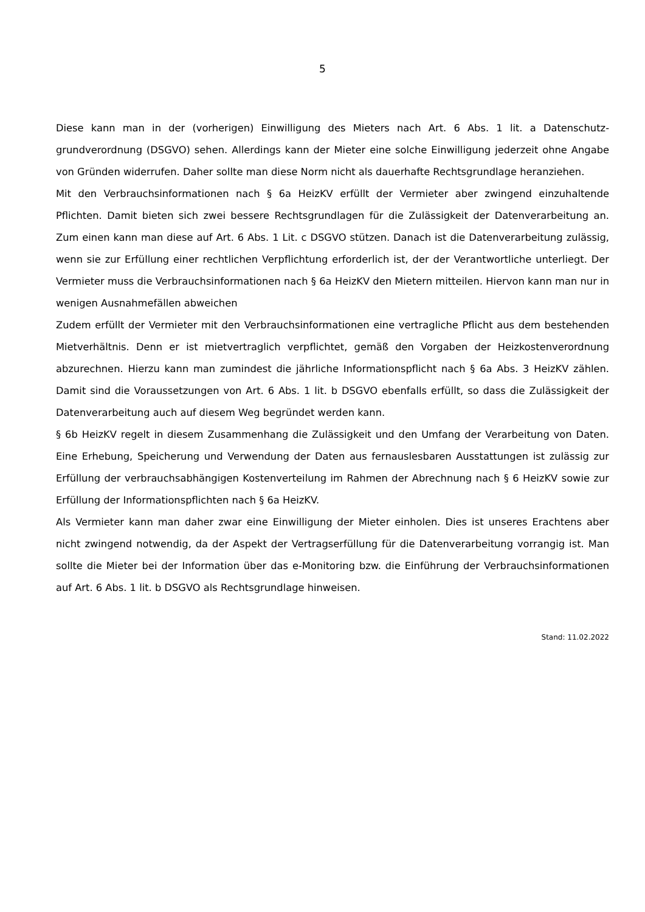5
Diese kann man in der (vorherigen) Einwilligung des Mieters nach Art. 6 Abs. 1 lit. a Datenschutz­grundverordnung (DSGVO) sehen. Allerdings kann der Mieter eine solche Einwilligung jederzeit ohne Angabe von Gründen widerrufen. Daher sollte man diese Norm nicht als dauerhafte Rechts­grundlage heranziehen.
Mit den Verbrauchsinformationen nach § 6a HeizKV erfüllt der Vermieter aber zwingend einzuhal­tende Pflichten. Damit bieten sich zwei bessere Rechtsgrundlagen für die Zulässigkeit der Datenver­arbeitung an. Zum einen kann man diese auf Art. 6 Abs. 1 Lit. c DSGVO stützen. Danach ist die Datenverarbeitung zulässig, wenn sie zur Erfüllung einer rechtlichen Verpflichtung erforderlich ist, der der Verantwortliche unterliegt. Der Vermieter muss die Verbrauchsinformationen nach § 6a HeizKV den Mietern mitteilen. Hiervon kann man nur in wenigen Ausnahmefällen abweichen
Zudem erfüllt der Vermieter mit den Verbrauchsinformationen eine vertragliche Pflicht aus dem bestehenden Mietverhältnis. Denn er ist mietvertraglich verpflichtet, gemäß den Vorgaben der Heizkostenverordnung abzurechnen. Hierzu kann man zumindest die jährliche Informationspflicht nach § 6a Abs. 3 HeizKV zählen. Damit sind die Voraussetzungen von Art. 6 Abs. 1 lit. b DSGVO ebenfalls erfüllt, so dass die Zulässigkeit der Datenverarbeitung auch auf diesem Weg begründet werden kann.
§ 6b HeizKV regelt in diesem Zusammenhang die Zulässigkeit und den Umfang der Verarbeitung von Daten. Eine Erhebung, Speicherung und Verwendung der Daten aus fernauslesbaren Ausstat­tungen ist zulässig zur Erfüllung der verbrauchsabhängigen Kostenverteilung im Rahmen der Ab­rechnung nach § 6 HeizKV sowie zur Erfüllung der Informationspflichten nach § 6a HeizKV.
Als Vermieter kann man daher zwar eine Einwilligung der Mieter einholen. Dies ist unseres Erach­tens aber nicht zwingend notwendig, da der Aspekt der Vertragserfüllung für die Datenverarbei­tung vorrangig ist. Man sollte die Mieter bei der Information über das e-Monitoring bzw. die Ein­führung der Verbrauchsinformationen auf Art. 6 Abs. 1 lit. b DSGVO als Rechtsgrundlage hinweisen.
Stand: 11.02.2022